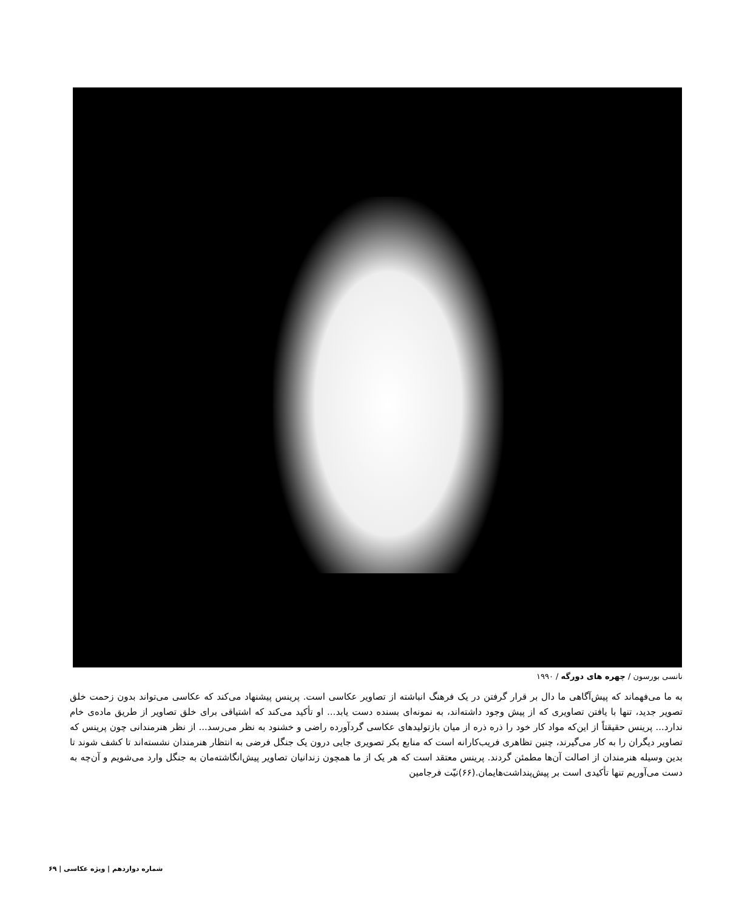نانسی بورسون / چهره های دورگه / ۱۹۹۰
به ما می‌فهماند که پیش‌آگاهی ما دال بر قرار گرفتن در یک فرهنگ انباشته از تصاویر عکاسی است. پرینس پیشنهاد می‌کند که عکاسی می‌تواند بدون زحمت خلق تصویر جدید، تنها با یافتن تصاویری که از پیش وجود داشته‌اند، به نمونه‌ای بسنده دست یابد... او تأکید می‌کند که اشتیاقی برای خلق تصاویر از طریق ماده‌ی خام ندارد... پرینس حقیقتاً از این‌که مواد کار خود را ذره ذره از میان بازتولیدهای عکاسی گردآورده راضی و خشنود به نظر می‌رسد... از نظر هنرمندانی چون پرینس که تصاویر دیگران را به کار می‌گیرند، چنین تظاهری فریب‌کارانه است که منابع بکر تصویری جایی درون یک جنگل فرضی به انتظار هنرمندان نشسته‌اند تا کشف شوند تا بدین وسیله هنرمندان از اصالت آن‌ها مطمئن گردند. پرینس معتقد است که هر یک از ما همچون زندانیان تصاویر پیش‌انگاشته‌مان به جنگل وارد می‌شویم و آن‌چه به دست می‌آوریم تنها تأکیدی است بر پیش‌پنداشت‌هایمان.(۶۶)نیّت فرجامین
شماره دوازدهم | ویژه عکاسی | ۶۹